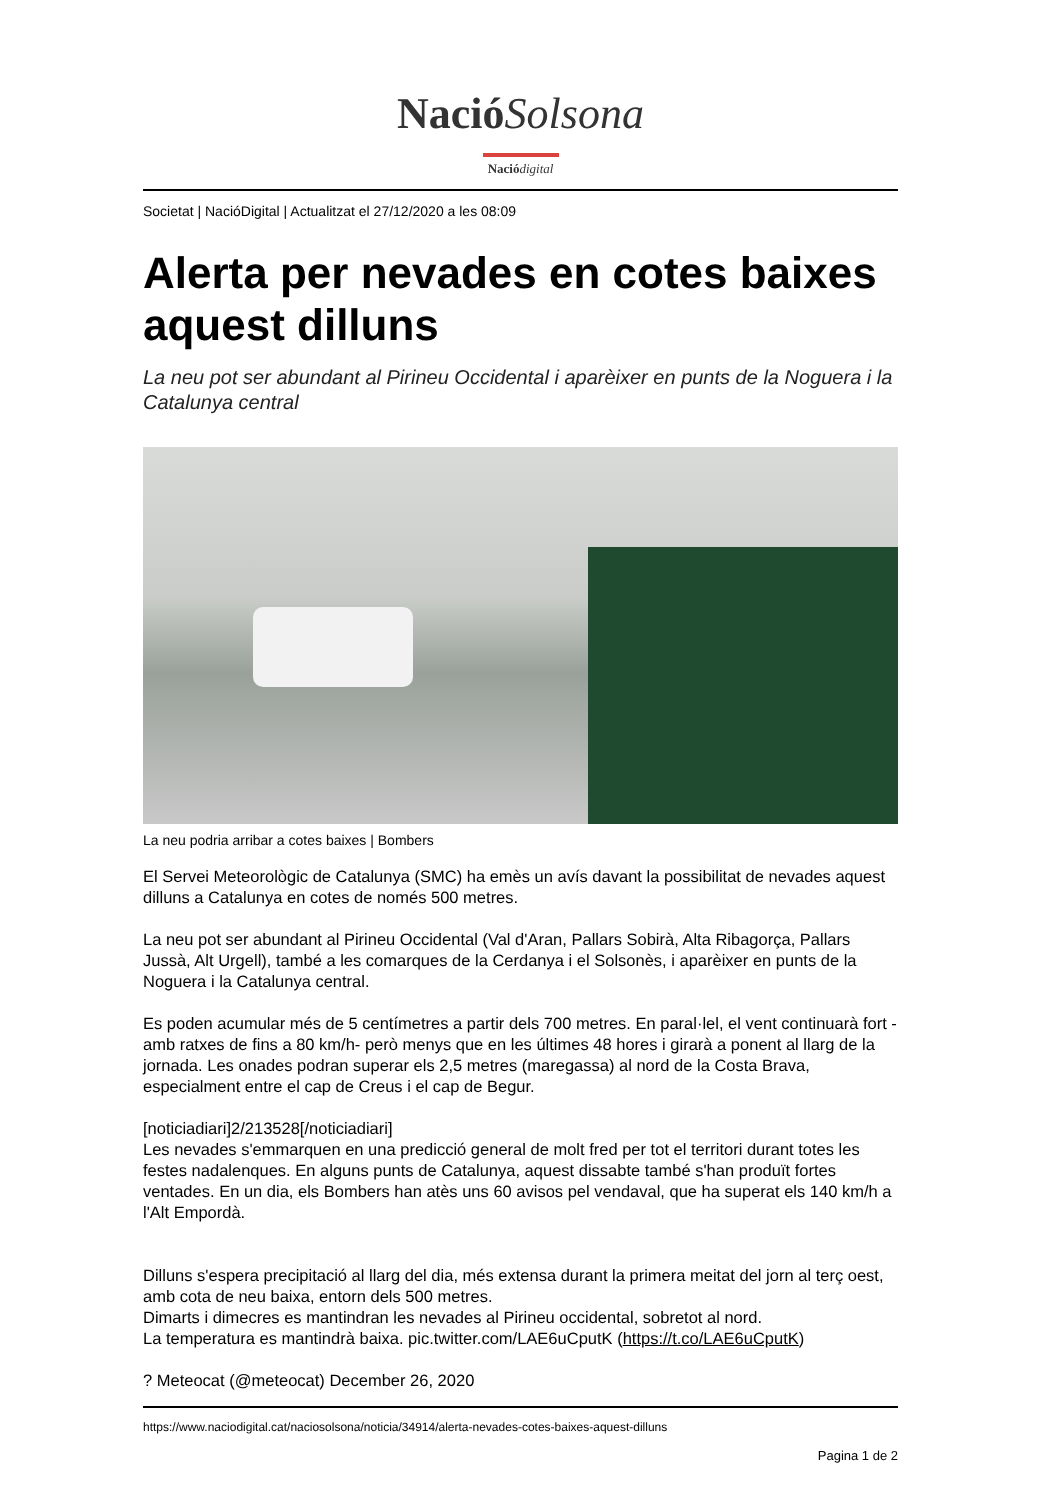Nació Solsona
Nació digital
Societat | NacióDigital | Actualitzat el 27/12/2020 a les 08:09
Alerta per nevades en cotes baixes aquest dilluns
La neu pot ser abundant al Pirineu Occidental i aparèixer en punts de la Noguera i la Catalunya central
La neu podria arribar a cotes baixes | Bombers
El Servei Meteorològic de Catalunya (SMC) ha emès un avís davant la possibilitat de nevades aquest dilluns a Catalunya en cotes de només 500 metres.
La neu pot ser abundant al Pirineu Occidental (Val d'Aran, Pallars Sobirà, Alta Ribagorça, Pallars Jussà, Alt Urgell), també a les comarques de la Cerdanya i el Solsonès, i aparèixer en punts de la Noguera i la Catalunya central.
Es poden acumular més de 5 centímetres a partir dels 700 metres. En paral·lel, el vent continuarà fort -amb ratxes de fins a 80 km/h- però menys que en les últimes 48 hores i girarà a ponent al llarg de la jornada. Les onades podran superar els 2,5 metres (maregassa) al nord de la Costa Brava, especialment entre el cap de Creus i el cap de Begur.
[noticiadiari]2/213528[/noticiadiari]
Les nevades s'emmarquen en una predicció general de molt fred per tot el territori durant totes les festes nadalenques. En alguns punts de Catalunya, aquest dissabte també s'han produït fortes ventades. En un dia, els Bombers han atès uns 60 avisos pel vendaval, que ha superat els 140 km/h a l'Alt Empordà.
Dilluns s'espera precipitació al llarg del dia, més extensa durant la primera meitat del jorn al terç oest, amb cota de neu baixa, entorn dels 500 metres.
Dimarts i dimecres es mantindran les nevades al Pirineu occidental, sobretot al nord.
La temperatura es mantindrà baixa. pic.twitter.com/LAE6uCputK (https://t.co/LAE6uCputK)
? Meteocat (@meteocat) December 26, 2020
https://www.naciodigital.cat/naciosolsona/noticia/34914/alerta-nevades-cotes-baixes-aquest-dilluns
Pagina 1 de 2